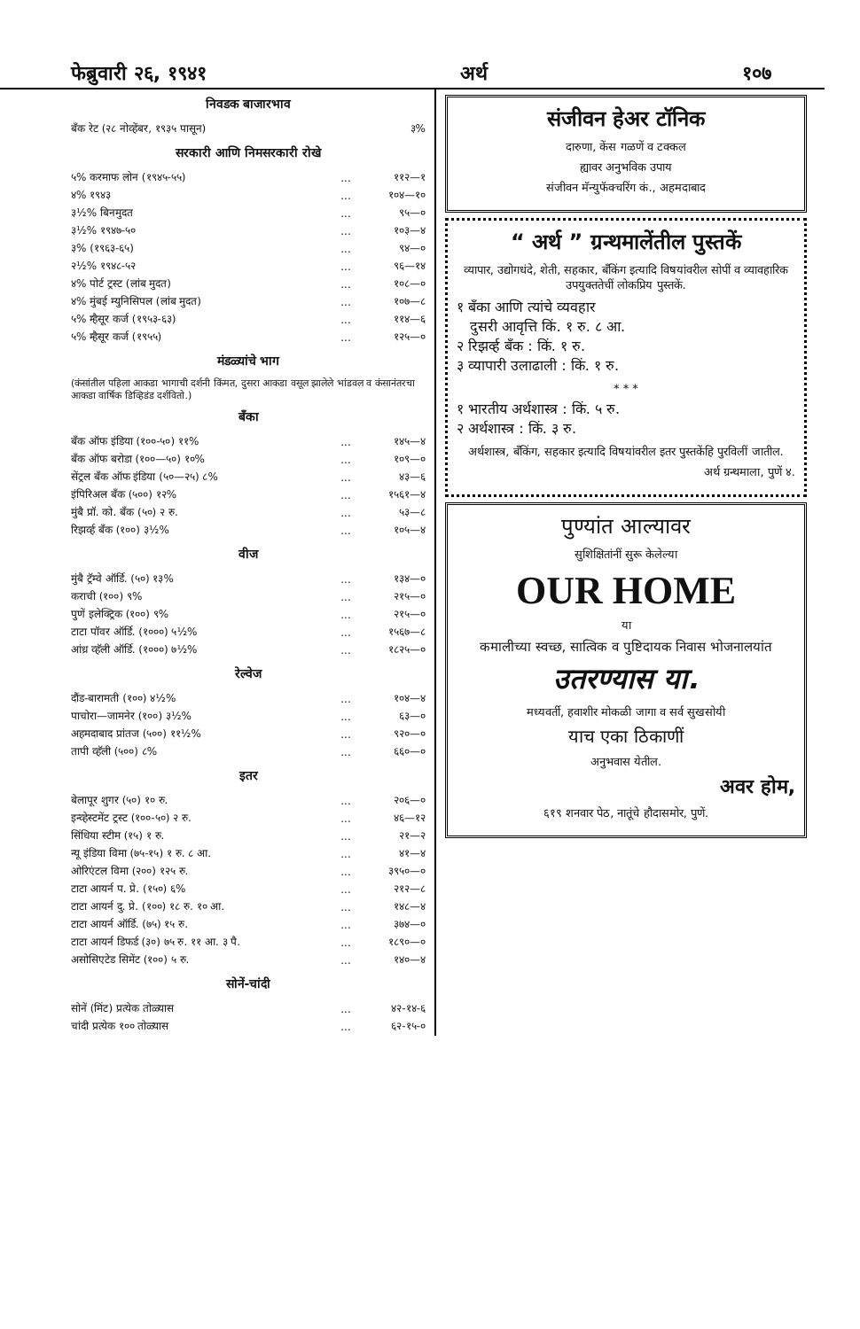फेब्रुवारी २६, १९४१ अर्थ १०७
निवडक बाजारभाव
| बँक रेट (२८ नोव्हेंबर, १९३५ पासून) | ३% |
सरकारी आणि निमसरकारी रोखे
| ५% करमाफ लोन (१९४५-५५) | ... | ११२—१ |
| ४% १९४३ | ... | १०४—१० |
| ३½% बिनमुदत | ... | ९५—० |
| ३½% १९४७-५० | ... | १०३—४ |
| ३% (१९६३-६५) | ... | ९४—० |
| २½% १९४८-५२ | ... | ९६—१४ |
| ४% पोर्ट ट्रस्ट (लांब मुदत) | ... | १०८—० |
| ४% मुंबई म्युनिसिपल (लांब मुदत) | ... | १०७—८ |
| ५% म्हैसूर कर्ज (१९५३-६३) | ... | ११४—६ |
| ५% म्हैसूर कर्ज (१९५५) | ... | १२५—० |
मंडळ्यांचे भाग
(कंसांतील पहिला आकडा भागाची दर्शनी किंमत, दुसरा आकडा वसूल झालेले भांडवल व कंसानंतरचा आकडा वार्षिक डिव्हिडंड दर्शवितो.)
बँका
| बँक ऑफ इंडिया (१००-५०) ११% | ... | १४५—४ |
| बँक ऑफ बरोडा (१००—५०) १०% | ... | १०९—० |
| सेंट्रल बँक ऑफ इंडिया (५०—२५) ८% | ... | ४३—६ |
| इंपिरिअल बँक (५००) १२% | ... | १५६१—४ |
| मुंबै प्रॉ. को. बँक (५०) २ रु. | ... | ५३—८ |
| रिझर्व्ह बँक (१००) ३½% | ... | १०५—४ |
वीज
| मुंबै ट्रॅम्वे ऑर्डि. (५०) १३% | ... | १३४—० |
| कराची (१००) ९% | ... | २१५—० |
| पुणें इलेक्ट्रिक (१००) ९% | ... | २१५—० |
| टाटा पॉवर ऑर्डि. (१०००) ५½% | ... | १५६७—८ |
| आंध्र व्हॅली ऑर्डि. (१०००) ७½% | ... | १८२५—० |
रेल्वेज
| दौंड-बारामती (१००) ४½% | ... | १०४—४ |
| पाचोरा—जामनेर (१००) ३½% | ... | ६३—० |
| अहमदाबाद प्रांतज (५००) ११½% | ... | ९२०—० |
| तापी व्हॅली (५००) ८% | ... | ६६०—० |
इतर
| बेलापूर शुगर (५०) १० रु. | ... | २०६—० |
| इन्व्हेस्टमेंट ट्रस्ट (१००-५०) २ रु. | ... | ४६—१२ |
| सिंधिया स्टीम (१५) १ रु. | ... | २१—२ |
| न्यू इंडिया विमा (७५-१५) १ रु. ८ आ. | ... | ४१—४ |
| ओरिएंटल विमा (२००) १२५ रु. | ... | ३९५०—० |
| टाटा आयर्न प. प्रे. (१५०) ६% | ... | २१२—८ |
| टाटा आयर्न दु. प्रे. (१००) १८ रु. १० आ. | ... | १४८—४ |
| टाटा आयर्न ऑर्डि. (७५) १५ रु. | ... | ३७४—० |
| टाटा आयर्न डिफर्ड (३०) ७५ रु. ११ आ. ३ पै. | ... | १८९०—० |
| असोसिएटेड सिमेंट (१००) ५ रु. | ... | १४०—४ |
सोनें-चांदी
| सोनें (मिंट) प्रत्येक तोळ्यास | ... | ४२-१४-६ |
| चांदी प्रत्येक १०० तोळ्यास | ... | ६२-१५-० |
संजीवन हेअर टॉनिक
दारुणा, केंस गळणें व टक्कल
ह्यावर अनुभविक उपाय
संजीवन मॅन्युफॅक्चरिंग कं., अहमदाबाद
“ अर्थ ” ग्रन्थमालेंतील पुस्तकें
व्यापार, उद्योगधंदे, शेती, सहकार, बँकिंग इत्यादि विषयांवरील सोपीं व व्यावहारिक उपयुक्ततेचीं लोकप्रिय पुस्तकें.
१ बँका आणि त्यांचे व्यवहार
दुसरी आवृत्ति किं. १ रु. ८ आ.
२ रिझर्व्ह बँक : किं. १ रु.
३ व्यापारी उलाढाली : किं. १ रु.
* * *
१ भारतीय अर्थशास्त्र : किं. ५ रु.
२ अर्थशास्त्र : किं. ३ रु.
अर्थशास्त्र, बँकिंग, सहकार इत्यादि विषयांवरील इतर पुस्तकेंहि पुरविलीं जातील.
अर्थ ग्रन्थमाला, पुणें ४.
पुण्यांत आल्यावर
सुशिक्षितांनीं सुरू केलेल्या
OUR HOME
या
कमालीच्या स्वच्छ, सात्विक व पुष्टिदायक निवास भोजनालयांत
उतरण्यास या.
मध्यवर्ती, हवाशीर मोकळी जागा व सर्व सुखसोयी
याच एका ठिकाणीं
अनुभवास येतील.
अवर होम,
६१९ शनवार पेठ, नातूंचे हौदासमोर, पुणें.